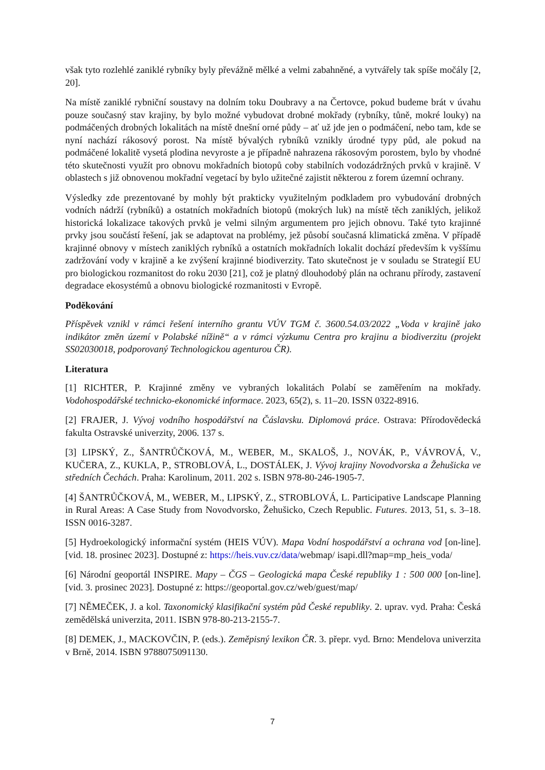však tyto rozlehlé zaniklé rybníky byly převážně mělké a velmi zabahněné, a vytvářely tak spíše močály [2, 20].
Na místě zaniklé rybniční soustavy na dolním toku Doubravy a na Čertovce, pokud budeme brát v úvahu pouze současný stav krajiny, by bylo možné vybudovat drobné mokřady (rybníky, tůně, mokré louky) na podmáčených drobných lokalitách na místě dnešní orné půdy – ať už jde jen o podmáčení, nebo tam, kde se nyní nachází rákosový porost. Na místě bývalých rybníků vznikly úrodné typy půd, ale pokud na podmáčené lokalitě vysetá plodina nevyroste a je případně nahrazena rákosovým porostem, bylo by vhodné této skutečnosti využít pro obnovu mokřadních biotopů coby stabilních vodozádržných prvků v krajině. V oblastech s již obnovenou mokřadní vegetací by bylo užitečné zajistit některou z forem územní ochrany.
Výsledky zde prezentované by mohly být prakticky využitelným podkladem pro vybudování drobných vodních nádrží (rybníků) a ostatních mokřadních biotopů (mokrých luk) na místě těch zaniklých, jelikož historická lokalizace takových prvků je velmi silným argumentem pro jejich obnovu. Také tyto krajinné prvky jsou součástí řešení, jak se adaptovat na problémy, jež působí současná klimatická změna. V případě krajinné obnovy v místech zaniklých rybníků a ostatních mokřadních lokalit dochází především k vyššímu zadržování vody v krajině a ke zvýšení krajinné biodiverzity. Tato skutečnost je v souladu se Strategií EU pro biologickou rozmanitost do roku 2030 [21], což je platný dlouhodobý plán na ochranu přírody, zastavení degradace ekosystémů a obnovu biologické rozmanitosti v Evropě.
Poděkování
Příspěvek vznikl v rámci řešení interního grantu VÚV TGM č. 3600.54.03/2022 „Voda v krajině jako indikátor změn území v Polabské nížině“ a v rámci výzkumu Centra pro krajinu a biodiverzitu (projekt SS02030018, podporovaný Technologickou agenturou ČR).
Literatura
[1] RICHTER, P. Krajinné změny ve vybraných lokalitách Polabí se zaměřením na mokřady. Vodohospodářské technicko-ekonomické informace. 2023, 65(2), s. 11–20. ISSN 0322-8916.
[2] FRAJER, J. Vývoj vodního hospodářství na Čáslavsku. Diplomová práce. Ostrava: Přírodovědecká fakulta Ostravské univerzity, 2006. 137 s.
[3] LIPSKÝ, Z., ŠANTRŮČKOVÁ, M., WEBER, M., SKALOŠ, J., NOVÁK, P., VÁVROVÁ, V., KUČERA, Z., KUKLA, P., STROBLOVÁ, L., DOSTÁLEK, J. Vývoj krajiny Novodvorska a Žehušicka ve středních Čechách. Praha: Karolinum, 2011. 202 s. ISBN 978-80-246-1905-7.
[4] ŠANTRŮČKOVÁ, M., WEBER, M., LIPSKÝ, Z., STROBLOVÁ, L. Participative Landscape Planning in Rural Areas: A Case Study from Novodvorsko, Žehušicko, Czech Republic. Futures. 2013, 51, s. 3–18. ISSN 0016-3287.
[5] Hydroekologický informační systém (HEIS VÚV). Mapa Vodní hospodářství a ochrana vod [on-line]. [vid. 18. prosinec 2023]. Dostupné z: https://heis.vuv.cz/data/webmap/ isapi.dll?map=mp_heis_voda/
[6] Národní geoportál INSPIRE. Mapy – ČGS – Geologická mapa České republiky 1 : 500 000 [on-line]. [vid. 3. prosinec 2023]. Dostupné z: https://geoportal.gov.cz/web/guest/map/
[7] NĚMEČEK, J. a kol. Taxonomický klasifikační systém půd České republiky. 2. uprav. vyd. Praha: Česká zemědělská univerzita, 2011. ISBN 978-80-213-2155-7.
[8] DEMEK, J., MACKOVČIN, P. (eds.). Zeměpisný lexikon ČR. 3. přepr. vyd. Brno: Mendelova univerzita v Brně, 2014. ISBN 9788075091130.
7